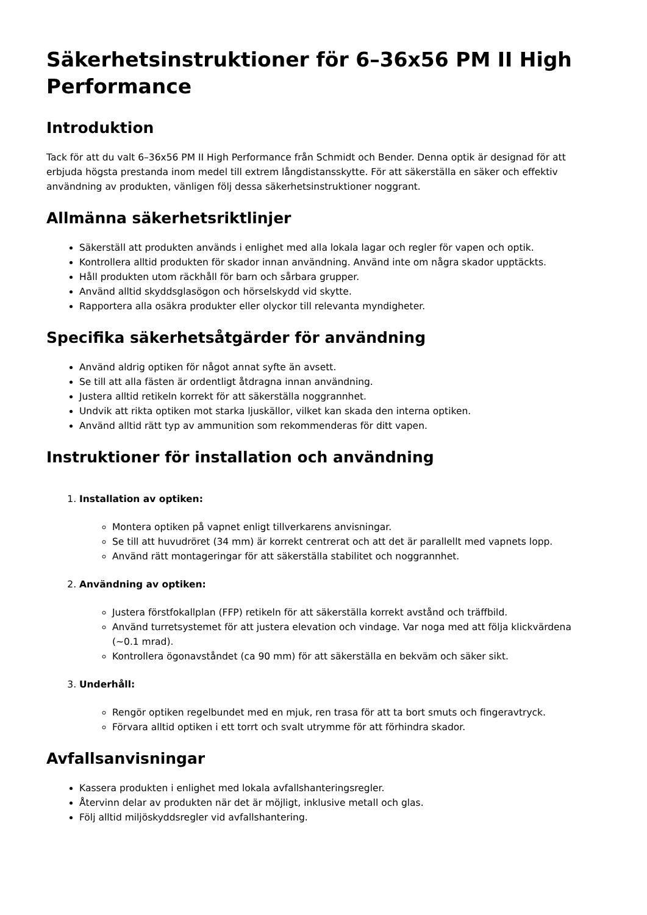Säkerhetsinstruktioner för 6–36x56 PM II High Performance
Introduktion
Tack för att du valt 6–36x56 PM II High Performance från Schmidt och Bender. Denna optik är designad för att erbjuda högsta prestanda inom medel till extrem långdistansskytte. För att säkerställa en säker och effektiv användning av produkten, vänligen följ dessa säkerhetsinstruktioner noggrant.
Allmänna säkerhetsriktlinjer
Säkerställ att produkten används i enlighet med alla lokala lagar och regler för vapen och optik.
Kontrollera alltid produkten för skador innan användning. Använd inte om några skador upptäckts.
Håll produkten utom räckhåll för barn och sårbara grupper.
Använd alltid skyddsglasögon och hörselskydd vid skytte.
Rapportera alla osäkra produkter eller olyckor till relevanta myndigheter.
Specifika säkerhetsåtgärder för användning
Använd aldrig optiken för något annat syfte än avsett.
Se till att alla fästen är ordentligt åtdragna innan användning.
Justera alltid retikeln korrekt för att säkerställa noggrannhet.
Undvik att rikta optiken mot starka ljuskällor, vilket kan skada den interna optiken.
Använd alltid rätt typ av ammunition som rekommenderas för ditt vapen.
Instruktioner för installation och användning
1. Installation av optiken:
Montera optiken på vapnet enligt tillverkarens anvisningar.
Se till att huvudröret (34 mm) är korrekt centrerat och att det är parallellt med vapnets lopp.
Använd rätt montageringar för att säkerställa stabilitet och noggrannhet.
2. Användning av optiken:
Justera förstfokallplan (FFP) retikeln för att säkerställa korrekt avstånd och träffbild.
Använd turretsystemet för att justera elevation och vindage. Var noga med att följa klickvärdena (~0.1 mrad).
Kontrollera ögonavståndet (ca 90 mm) för att säkerställa en bekväm och säker sikt.
3. Underhåll:
Rengör optiken regelbundet med en mjuk, ren trasa för att ta bort smuts och fingeravtryck.
Förvara alltid optiken i ett torrt och svalt utrymme för att förhindra skador.
Avfallsanvisningar
Kassera produkten i enlighet med lokala avfallshanteringsregler.
Återvinn delar av produkten när det är möjligt, inklusive metall och glas.
Följ alltid miljöskyddsregler vid avfallshantering.